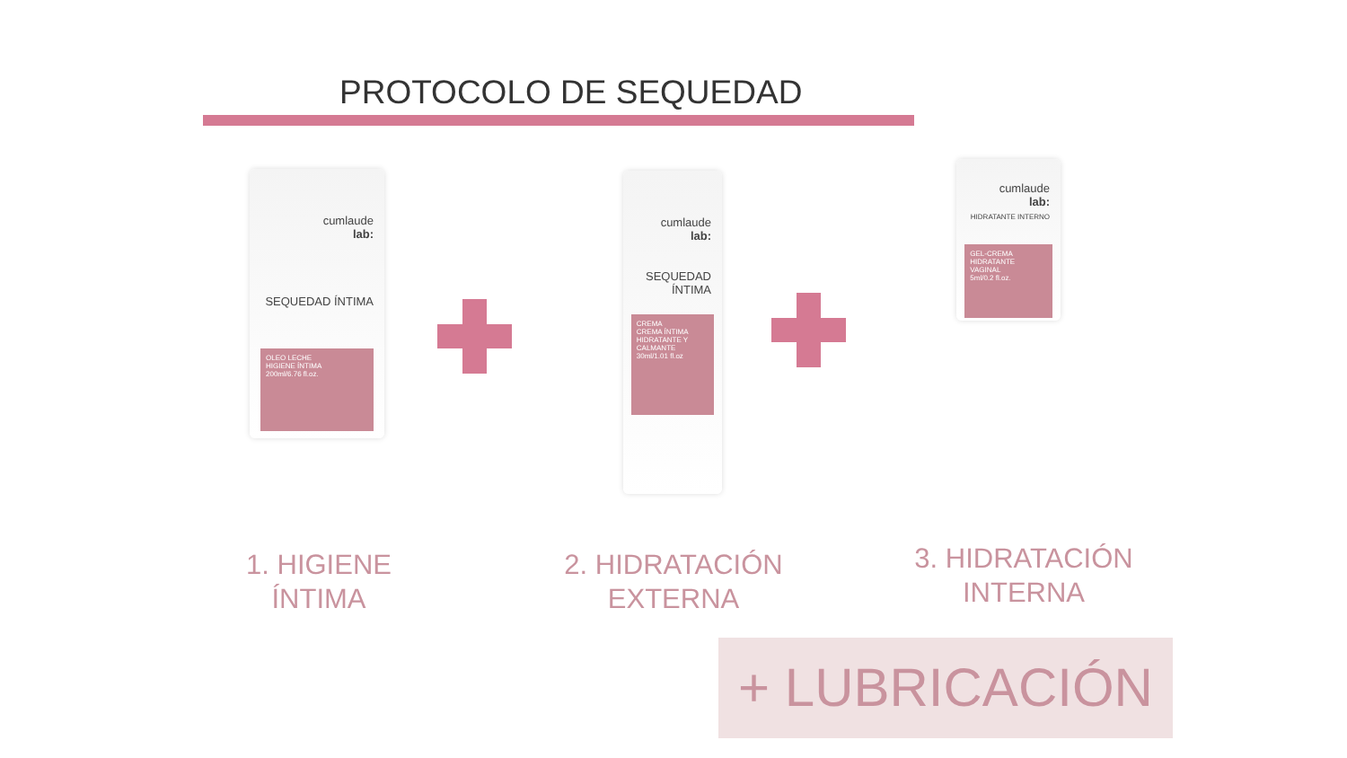PROTOCOLO DE SEQUEDAD
cumlaude
lab:
SEQUEDAD ÍNTIMA
OLEO LECHE
HIGIENE ÍNTIMA
200ml/6.76 fl.oz.
cumlaude
lab:
SEQUEDAD ÍNTIMA
CREMA
CREMA ÍNTIMA HIDRATANTE Y CALMANTE
30ml/1.01 fl.oz
cumlaude
lab:
HIDRATANTE INTERNO
GEL-CREMA
HIDRATANTE VAGINAL
5ml/0.2 fl.oz.
1. HIGIENE ÍNTIMA
2. HIDRATACIÓN
EXTERNA
3. HIDRATACIÓN
INTERNA
+ LUBRICACIÓN